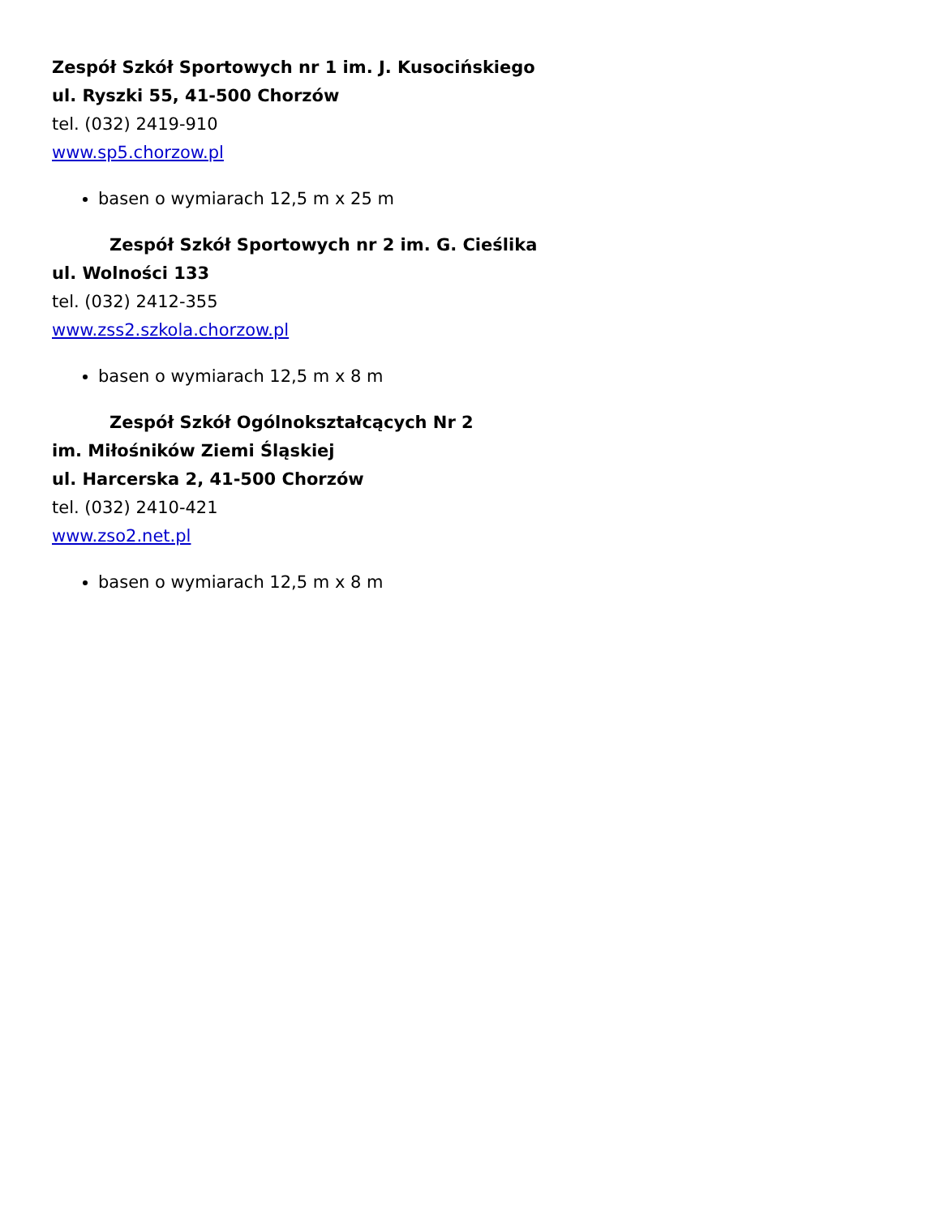Zespół Szkół Sportowych nr 1 im. J. Kusocińskiego
ul. Ryszki 55, 41-500 Chorzów
tel. (032) 2419-910
www.sp5.chorzow.pl
basen o wymiarach 12,5 m x 25 m
Zespół Szkół Sportowych nr 2 im. G. Cieślika
ul. Wolności 133
tel. (032) 2412-355
www.zss2.szkola.chorzow.pl
basen o wymiarach 12,5 m x 8 m
Zespół Szkół Ogólnokształcących Nr 2
im. Miłośników Ziemi Śląskiej
ul. Harcerska 2, 41-500 Chorzów
tel. (032) 2410-421
www.zso2.net.pl
basen o wymiarach 12,5 m x 8 m